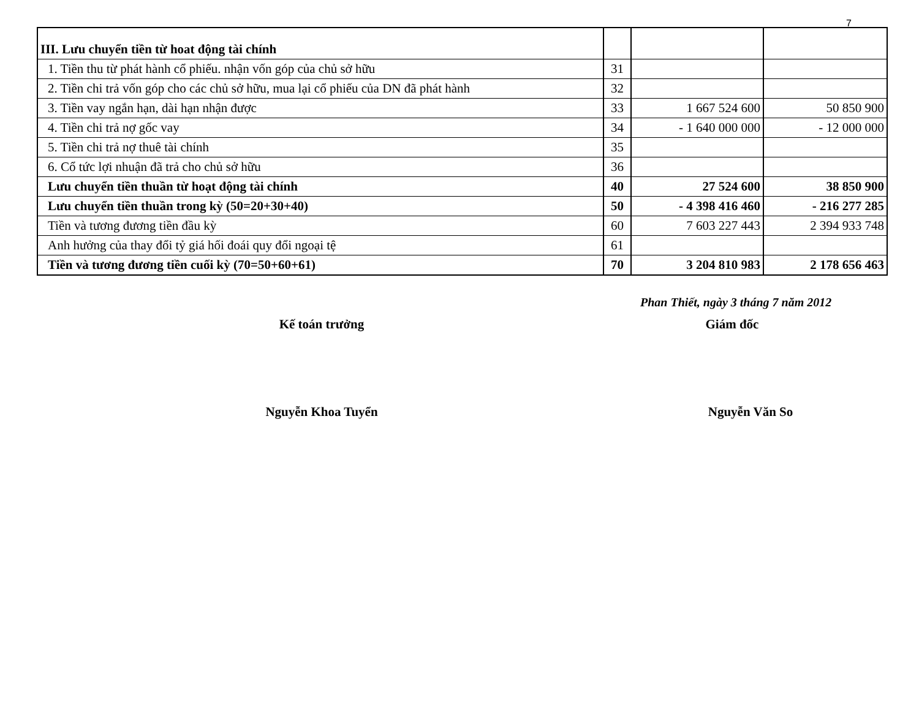7
| III. Lưu chuyển tiền từ hoat động tài chính | | | |
| 1. Tiền thu từ phát hành cổ phiếu. nhận vốn góp của chủ sở hữu | 31 | | |
| 2. Tiền chi trả vốn góp cho các chủ sở hữu, mua lại cổ phiếu của DN đã phát hành | 32 | | |
| 3. Tiền vay ngắn hạn, dài hạn nhận được | 33 | 1 667 524 600 | 50 850 900 |
| 4. Tiền chi trả nợ gốc vay | 34 | - 1 640 000 000 | - 12 000 000 |
| 5. Tiền chi trả nợ thuê tài chính | 35 | | |
| 6. Cổ tức lợi nhuận đã trả cho chủ sở hữu | 36 | | |
| Lưu chuyển tiền thuần từ hoạt động tài chính | 40 | 27 524 600 | 38 850 900 |
| Lưu chuyển tiền thuần trong kỳ (50=20+30+40) | 50 | - 4 398 416 460 | - 216 277 285 |
| Tiền và tương đương tiền đầu kỳ | 60 | 7 603 227 443 | 2 394 933 748 |
| Anh hưởng của thay đổi tỷ giá hối đoái quy đổi ngoại tệ | 61 | | |
| Tiền và tương đương tiền cuối kỳ (70=50+60+61) | 70 | 3 204 810 983 | 2 178 656 463 |
Phan Thiết, ngày 3 tháng 7 năm 2012
Kế toán trưởng Giám đốc
Nguyễn Khoa Tuyển Nguyễn Văn So